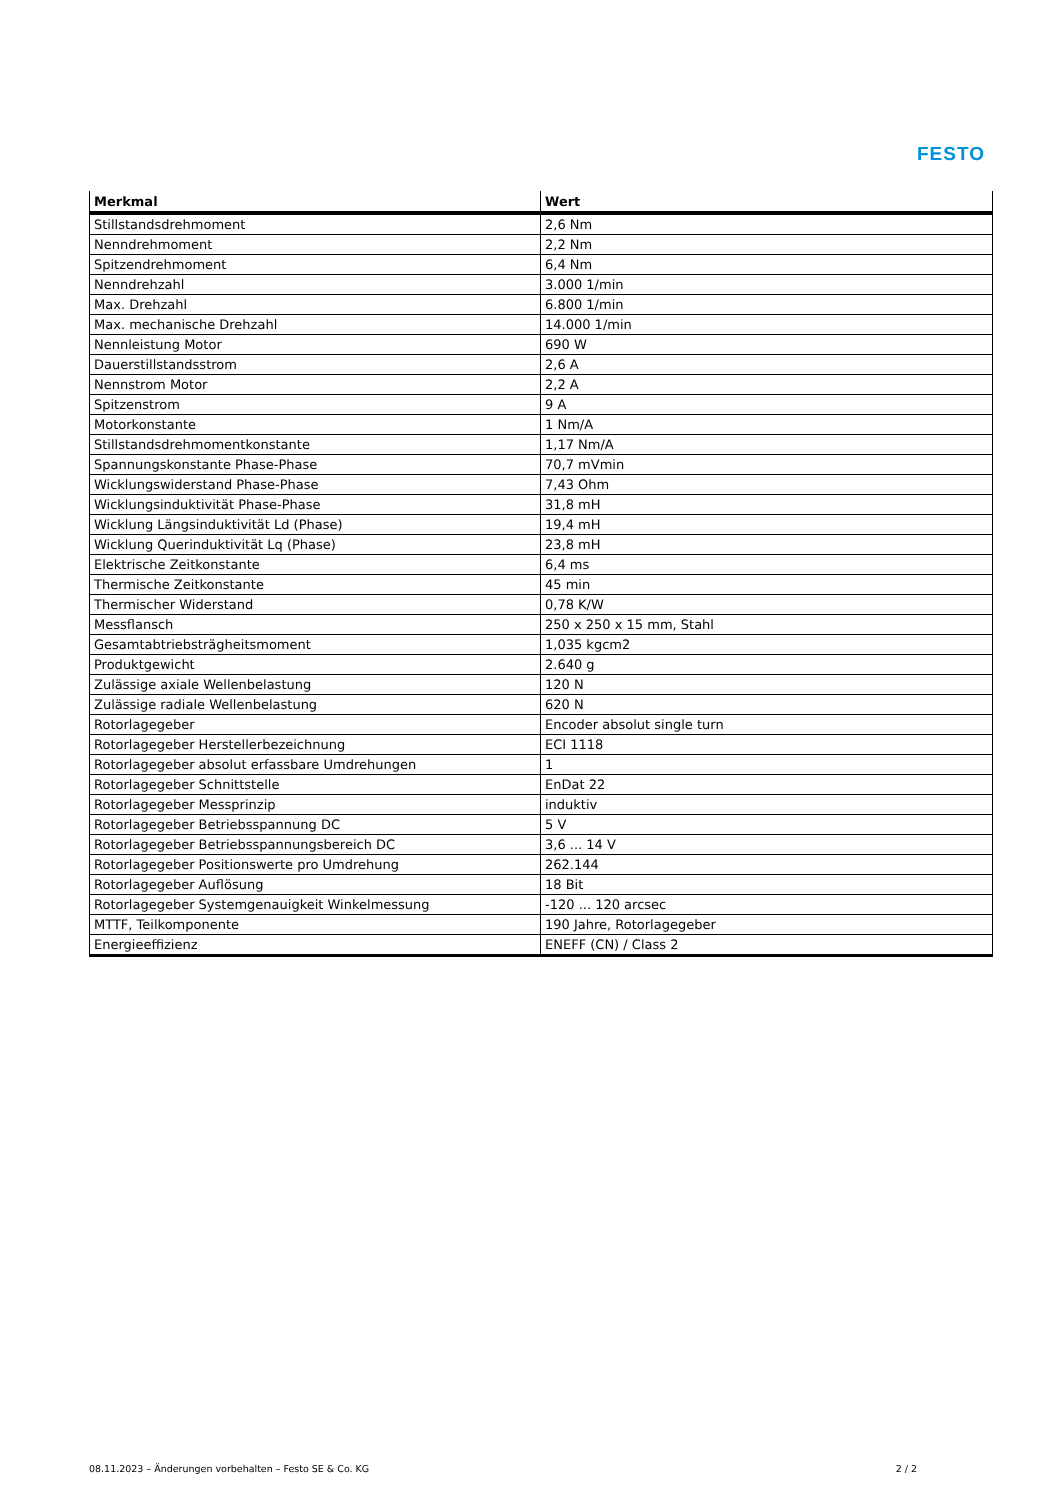FESTO
| Merkmal | Wert |
| --- | --- |
| Stillstandsdrehmoment | 2,6 Nm |
| Nenndrehmoment | 2,2 Nm |
| Spitzendrehmoment | 6,4 Nm |
| Nenndrehzahl | 3.000 1/min |
| Max. Drehzahl | 6.800 1/min |
| Max. mechanische Drehzahl | 14.000 1/min |
| Nennleistung Motor | 690 W |
| Dauerstillstandsstrom | 2,6 A |
| Nennstrom Motor | 2,2 A |
| Spitzenstrom | 9 A |
| Motorkonstante | 1 Nm/A |
| Stillstandsdrehmomentkonstante | 1,17 Nm/A |
| Spannungskonstante Phase-Phase | 70,7 mVmin |
| Wicklungswiderstand Phase-Phase | 7,43 Ohm |
| Wicklungsinduktivität Phase-Phase | 31,8 mH |
| Wicklung Längsinduktivität Ld (Phase) | 19,4 mH |
| Wicklung Querinduktivität Lq (Phase) | 23,8 mH |
| Elektrische Zeitkonstante | 6,4 ms |
| Thermische Zeitkonstante | 45 min |
| Thermischer Widerstand | 0,78 K/W |
| Messflansch | 250 x 250 x 15 mm, Stahl |
| Gesamtabtriebsträgheitsmoment | 1,035 kgcm2 |
| Produktgewicht | 2.640 g |
| Zulässige axiale Wellenbelastung | 120 N |
| Zulässige radiale Wellenbelastung | 620 N |
| Rotorlagegeber | Encoder absolut single turn |
| Rotorlagegeber Herstellerbezeichnung | ECI 1118 |
| Rotorlagegeber absolut erfassbare Umdrehungen | 1 |
| Rotorlagegeber Schnittstelle | EnDat 22 |
| Rotorlagegeber Messprinzip | induktiv |
| Rotorlagegeber Betriebsspannung DC | 5 V |
| Rotorlagegeber Betriebsspannungsbereich DC | 3,6 ... 14 V |
| Rotorlagegeber Positionswerte pro Umdrehung | 262.144 |
| Rotorlagegeber Auflösung | 18 Bit |
| Rotorlagegeber Systemgenauigkeit Winkelmessung | -120 ... 120 arcsec |
| MTTF, Teilkomponente | 190 Jahre, Rotorlagegeber |
| Energieeffizienz | ENEFF (CN) / Class 2 |
08.11.2023 – Änderungen vorbehalten – Festo SE & Co. KG 2 / 2